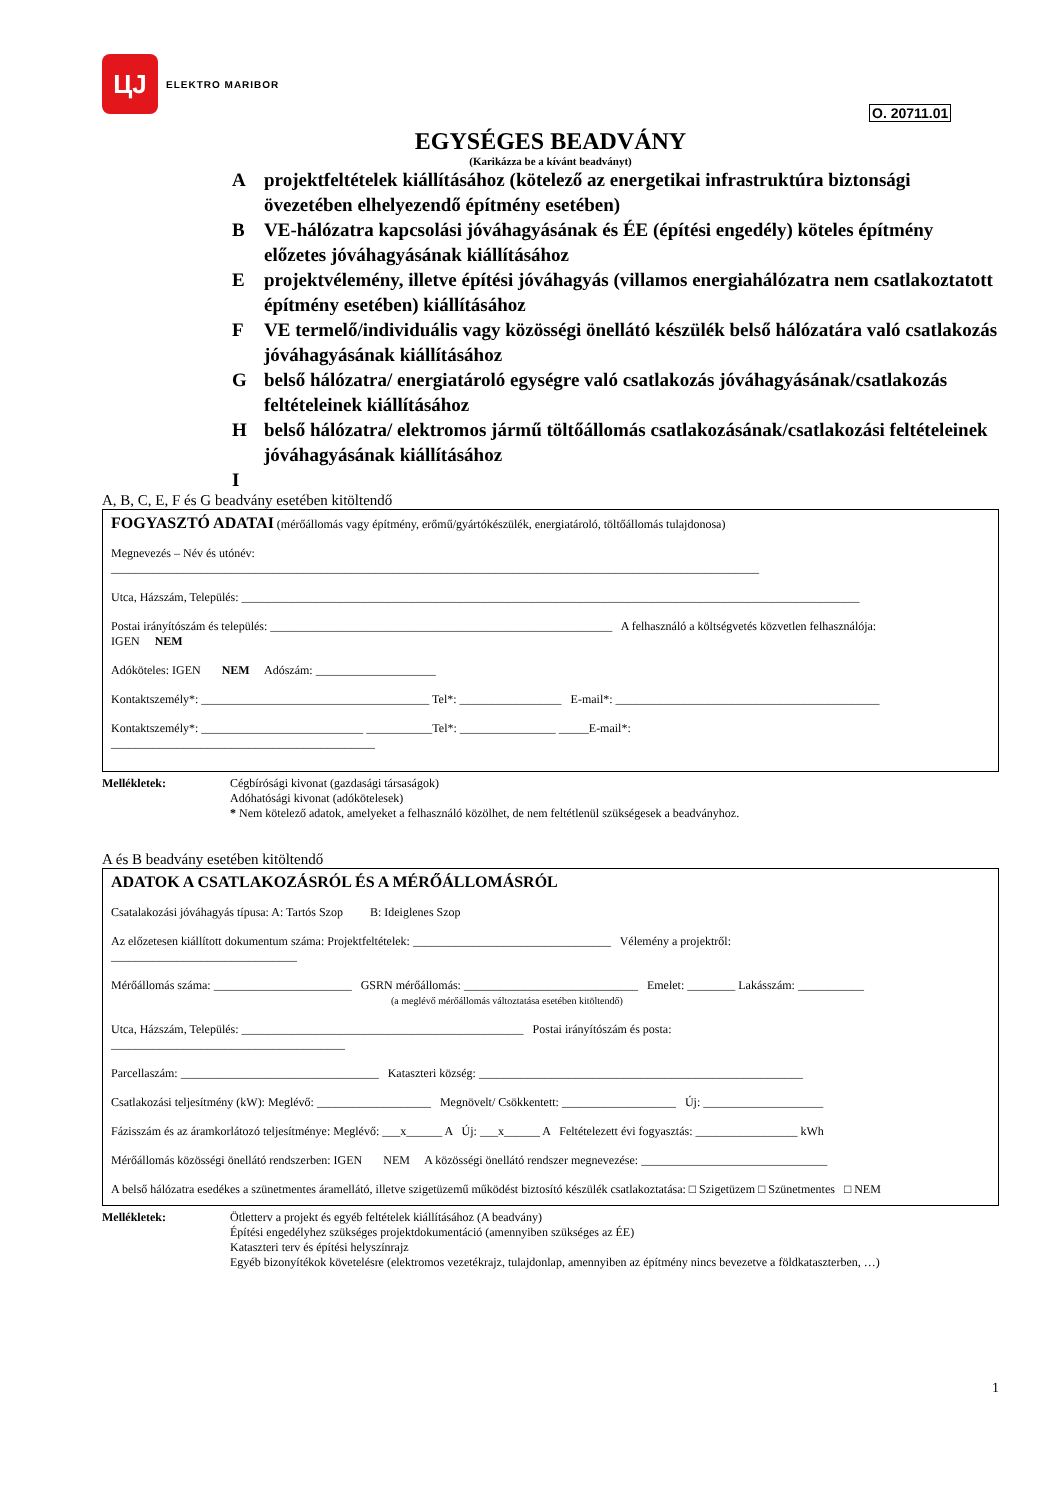O. 20711.01
ЦJ
ELEKTRO MARIBOR
EGYSÉGES BEADVÁNY
(Karikázza be a kívánt beadványt)
Aprojektfeltételek kiállításához (kötelező az energetikai infrastruktúra biztonsági övezetében elhelyezendő építmény esetében)
B VE-hálózatra kapcsolási jóváhagyásának és ÉE (építési engedély) köteles építmény előzetes jóváhagyásának kiállításához
Eprojektvélemény, illetve építési jóváhagyás (villamos energiahálózatra nem csatlakoztatott építmény esetében) kiállításához
F VE termelő/individuális vagy közösségi önellátó készülék belső hálózatára való csatlakozás jóváhagyásának kiállításához
Gbelső hálózatra/ energiatároló egységre való csatlakozás jóváhagyásának/csatlakozás feltételeinek kiállításához
Hbelső hálózatra/ elektromos jármű töltőállomás csatlakozásának/csatlakozási feltételeinek jóváhagyásának kiállításához
I
A, B, C, E, F és G beadvány esetében kitöltendő
FOGYASZTÓ ADATAI (mérőállomás vagy építmény, erőmű/gyártókészülék, energiatároló, töltőállomás tulajdonosa)
Megnevezés – Név és utónév:
____________________________________________________________________________________________________________
Utca, Házszám, Település: _______________________________________________________________________________________________________
Postai irányítószám és település: _________________________________________________________ A felhasználó a költségvetés közvetlen felhasználója:
IGEN NEM
Adóköteles: IGEN NEM Adószám: ____________________
Kontaktszemély*: ______________________________________ Tel*: _________________ E-mail*: ____________________________________________
Kontaktszemély*: ___________________________ ___________Tel*: ________________ _____E-mail*:
____________________________________________
Mellékletek: Cégbírósági kivonat (gazdasági társaságok)
Adóhatósági kivonat (adókötelesek)
* Nem kötelező adatok, amelyeket a felhasználó közölhet, de nem feltétlenül szükségesek a beadványhoz.
A és B beadvány esetében kitöltendő
ADATOK A CSATLAKOZÁSRÓL ÉS A MÉRŐÁLLOMÁSRÓL
Csatalakozási jóváhagyás típusa: A: Tartós Szop B: Ideiglenes Szop
Az előzetesen kiállított dokumentum száma: Projektfeltételek: _________________________________ Vélemény a projektről:
_______________________________
Mérőállomás száma: _______________________ GSRN mérőállomás: _____________________________ Emelet: ________ Lakásszám: ___________
(a meglévő mérőállomás változtatása esetében kitöltendő)
Utca, Házszám, Település: _______________________________________________ Postai irányítószám és posta:
_______________________________________
Parcellaszám: _________________________________ Kataszteri község: ______________________________________________________
Csatlakozási teljesítmény (kW): Meglévő: ___________________ Megnövelt/ Csökkentett: ___________________ Új: ____________________
Fázisszám és az áramkorlátozó teljesítménye: Meglévő: ___x______ A Új: ___x______ A Feltételezett évi fogyasztás: _________________ kWh
Mérőállomás közösségi önellátó rendszerben: IGEN NEM A közösségi önellátó rendszer megnevezése: _______________________________
A belső hálózatra esedékes a szünetmentes áramellátó, illetve szigetüzemű működést biztosító készülék csatlakoztatása: □ Szigetüzem □ Szünetmentes □ NEM
Mellékletek: Ötletterv a projekt és egyéb feltételek kiállításához (A beadvány)
Építési engedélyhez szükséges projektdokumentáció (amennyiben szükséges az ÉE)
Kataszteri terv és építési helyszínrajz
Egyéb bizonyítékok követelésre (elektromos vezetékrajz, tulajdonlap, amennyiben az építmény nincs bevezetve a földkataszterben, …)
1